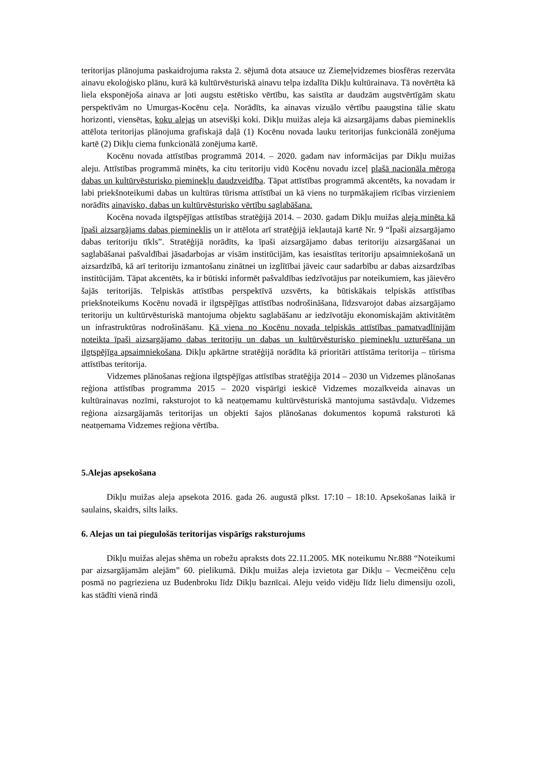teritorijas plānojuma paskaidrojuma raksta 2. sējumā dota atsauce uz Ziemeļvidzemes biosfēras rezervāta ainavu ekoloģisko plānu, kurā kā kultūrvēsturiskā ainavu telpa izdalīta Dikļu kultūrainava. Tā novērtēta kā liela eksponējoša ainava ar ļoti augstu estētisko vērtību, kas saistīta ar daudzām augstvērtīgām skatu perspektīvām no Umurgas-Kocēnu ceļa. Norādīts, ka ainavas vizuālo vērtību paaugstina tālie skatu horizonti, viensētas, koku alejas un atsevišķi koki. Dikļu muižas aleja kā aizsargājams dabas piemineklis attēlota teritorijas plānojuma grafiskajā daļā (1) Kocēnu novada lauku teritorijas funkcionālā zonējuma kartē (2) Dikļu ciema funkcionālā zonējuma kartē.
Kocēnu novada attīstības programmā 2014. – 2020. gadam nav informācijas par Dikļu muižas aleju. Attīstības programmā minēts, ka citu teritoriju vidū Kocēnu novadu izceļ plašā nacionāla mēroga dabas un kultūrvēsturisko pieminekļu daudzveidība. Tāpat attīstības programmā akcentēts, ka novadam ir labi priekšnoteikumi dabas un kultūras tūrisma attīstībai un kā viens no turpmākajiem rīcības virzieniem norādīts ainavisko, dabas un kultūrvēsturisko vērtību saglabāšana.
Kocēna novada ilgtspējīgas attīstības stratēģijā 2014. – 2030. gadam Dikļu muižas aleja minēta kā īpaši aizsargājams dabas piemineklis un ir attēlota arī stratēģijā iekļautajā kartē Nr. 9 “Īpaši aizsargājamo dabas teritoriju tīkls”. Stratēģijā norādīts, ka īpaši aizsargājamo dabas teritoriju aizsargāšanai un saglabāšanai pašvaldībai jāsadarbojas ar visām institūcijām, kas iesaistītas teritoriju apsaimniekošanā un aizsardzībā, kā arī teritoriju izmantošanu zinātnei un izglītībai jāveic caur sadarbību ar dabas aizsardzības institūcijām. Tāpat akcentēts, ka ir būtiski informēt pašvaldības iedzīvotājus par noteikumiem, kas jāievēro šajās teritorijās. Telpiskās attīstības perspektīvā uzsvērts, ka būtiskākais telpiskās attīstības priekšnoteikums Kocēnu novadā ir ilgtspējīgas attīstības nodrošināšana, līdzsvarojot dabas aizsargājamo teritoriju un kultūrvēsturiskā mantojuma objektu saglabāšanu ar iedzīvotāju ekonomiskajām aktivitātēm un infrastruktūras nodrošināšanu. Kā viena no Kocēnu novada telpiskās attīstības pamatvadlīnijām noteikta īpaši aizsargājamo dabas teritoriju un dabas un kultūrvēsturisko pieminekļu uzturēšana un ilgtspējīga apsaimniekošana. Dikļu apkārtne stratēģijā norādīta kā prioritāri attīstāma teritorija – tūrisma attīstības teritorija.
Vidzemes plānošanas reģiona ilgtspējīgas attīstības stratēģija 2014 – 2030 un Vidzemes plānošanas reģiona attīstības programma 2015 – 2020 vispārīgi ieskicē Vidzemes mozaīkveida ainavas un kultūrainavas nozīmi, raksturojot to kā neatņemamu kultūrvēsturiskā mantojuma sastāvdaļu. Vidzemes reģiona aizsargājamās teritorijas un objekti šajos plānošanas dokumentos kopumā raksturoti kā neatņemama Vidzemes reģiona vērtība.
5.Alejas apsekošana
Dikļu muižas aleja apsekota 2016. gada 26. augustā plkst. 17:10 – 18:10. Apsekošanas laikā ir saulains, skaidrs, silts laiks.
6. Alejas un tai piegulošās teritorijas vispārīgs raksturojums
Dikļu muižas alejas shēma un robežu apraksts dots 22.11.2005. MK noteikumu Nr.888 “Noteikumi par aizsargājamām alejām” 60. pielikumā. Dikļu muižas aleja izvietota gar Dikļu – Vecmeičēnu ceļu posmā no pagrieziena uz Budenbroku līdz Dikļu baznīcai. Aleju veido vidēju līdz lielu dimensiju ozoli, kas stādīti vienā rindā